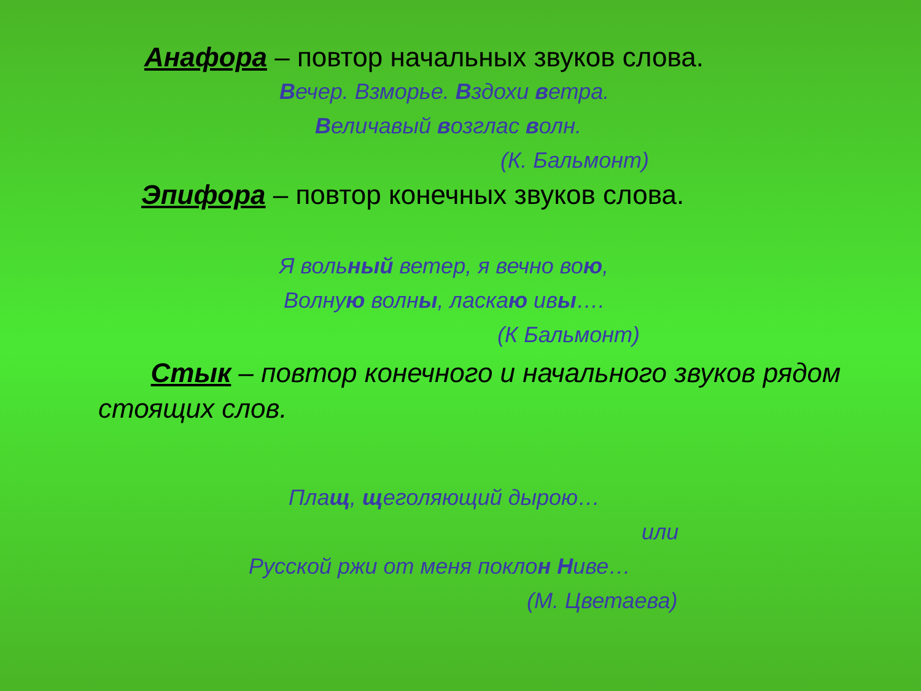Анафора – повтор начальных звуков слова.
Вечер. Взморье. Вздохи ветра.
Величавый возглас волн.
(К. Бальмонт)
Эпифора – повтор конечных звуков слова.
Я вольный ветер, я вечно вою,
Волную волны, ласкаю ивы….
(К Бальмонт)
Стык – повтор конечного и начального звуков рядом стоящих слов.
Плащ, щеголяющий дырою…
или
Русской ржи от меня поклон Ниве…
(М. Цветаева)